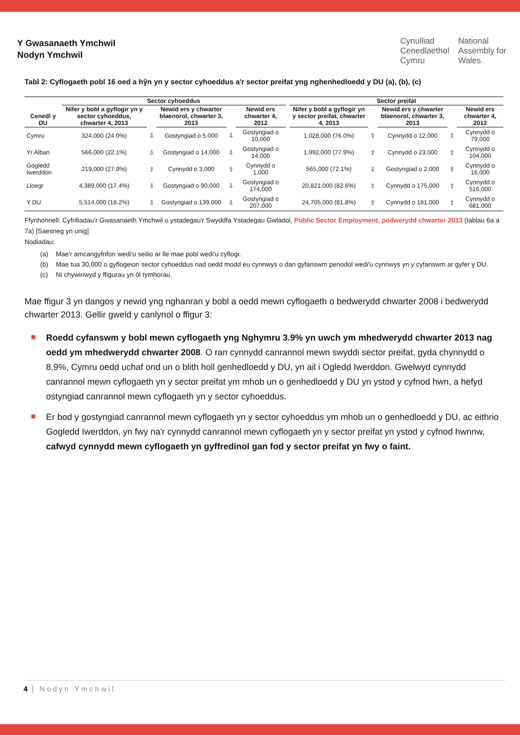Y Gwasanaeth Ymchwil
Nodyn Ymchwil
Cynulliad
Cenedlaethol
Cymru
National
Assembly for
Wales
Tabl 2: Cyflogaeth pobl 16 oed a hŷn yn y sector cyhoeddus a'r sector preifat yng nghenhedloedd y DU (a), (b), (c)
| | Sector cyhoeddus | | | | | | Sector preifat | | | | |
| --- | --- | --- | --- | --- | --- | --- | --- | --- | --- | --- | --- |
| Cenedl y DU | Nifer y bobl a gyflogir yn y sector cyhoeddus, chwarter 4, 2013 | | Newid ers y chwarter blaenorol, chwarter 3, 2013 | | Newid ers chwarter 4, 2012 | | Nifer y bobl a gyflogir yn y sector preifat, chwarter 4, 2013 | | Newid ers y chwarter blaenorol, chwarter 3, 2013 | | Newid ers chwarter 4, 2012 |
| Cymru | 324,000 (24.0%) | ⇩ | Gostyngiad o 5,000 | ⇩ | Gostyngiad o 10,000 | | 1,028,000 (76.0%) | ⇧ | Cynnydd o 12,000 | ⇧ | Cynnydd o 79,000 |
| Yr Alban | 566,000 (22.1%) | ⇩ | Gostyngiad o 14,000 | ⇩ | Gostyngiad o 14,000 | | 1,992,000 (77.9%) | ⇧ | Cynnydd o 23,000 | ⇧ | Cynnydd o 104,000 |
| Gogledd Iwerddon | 219,000 (27.9%) | ⇧ | Cynnydd o 3,000 | ⇧ | Cynnydd o 1,000 | | 565,000 (72.1%) | ⇩ | Gostyngiad o 2,000 | ⇧ | Cynnydd o 16,000 |
| Lloegr | 4,389,000 (17.4%) | ⇩ | Gostyngiad o 90,000 | ⇩ | Gostyngiad o 174,000 | | 20,821,000 (82.6%) | ⇧ | Cynnydd o 175,000 | ⇧ | Cynnydd o 516,000 |
| Y DU | 5,514,000 (18.2%) | ⇩ | Gostyngiad o 139,000 | ⇩ | Gostyngiad o 207,000 | | 24,705,000 (81.8%) | ⇧ | Cynnydd o 181,000 | ⇧ | Cynnydd o 681,000 |
Ffynhonnell: Cyfrifiadau'r Gwasanaeth Ymchwil o ystadegau'r Swyddfa Ystadegau Gwladol, Public Sector Employment, pedwerydd chwarter 2013 (tablau 6a a 7a) [Saesneg yn unig]
Nodiadau:
(a) Mae'r amcangyfrifon wedi'u seilio ar lle mae pobl wedi'u cyflogi.
(b) Mae tua 30,000 o gyflogeion sector cyhoeddus nad oedd modd eu cynnwys o dan gyfanswm penodol wedi'u cynnwys yn y cyfanswm ar gyfer y DU.
(c) Ni chywiriwyd y ffigurau yn ôl tymhorau.
Mae ffigur 3 yn dangos y newid yng nghanran y bobl a oedd mewn cyflogaeth o bedwerydd chwarter 2008 i bedwerydd chwarter 2013. Gellir gweld y canlynol o ffigur 3:
Roedd cyfanswm y bobl mewn cyflogaeth yng Nghymru 3.9% yn uwch ym mhedwerydd chwarter 2013 nag oedd ym mhedwerydd chwarter 2008. O ran cynnydd canrannol mewn swyddi sector preifat, gyda chynnydd o 8.9%, Cymru oedd uchaf ond un o blith holl genhedloedd y DU, yn ail i Ogledd Iwerddon. Gwelwyd cynnydd canrannol mewn cyflogaeth yn y sector preifat ym mhob un o genhedloedd y DU yn ystod y cyfnod hwn, a hefyd ostyngiad canrannol mewn cyflogaeth yn y sector cyhoeddus.
Er bod y gostyngiad canrannol mewn cyflogaeth yn y sector cyhoeddus ym mhob un o genhedloedd y DU, ac eithrio Gogledd Iwerddon, yn fwy na'r cynnydd canrannol mewn cyflogaeth yn y sector preifat yn ystod y cyfnod hwnnw, cafwyd cynnydd mewn cyflogaeth yn gyffredinol gan fod y sector preifat yn fwy o faint.
4 | Nodyn Ymchwil